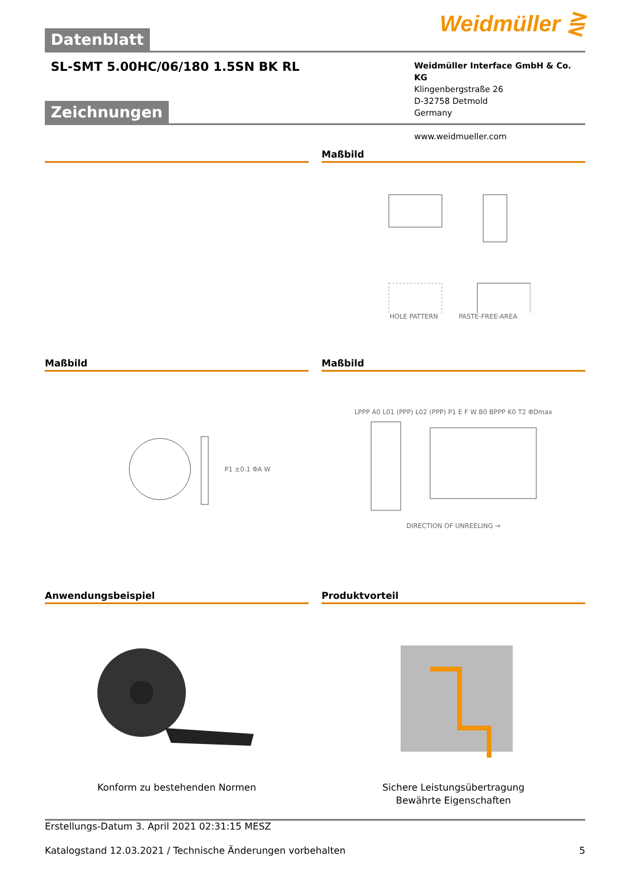Weidmüller ⋛
Datenblatt
SL-SMT 5.00HC/06/180 1.5SN BK RL
Weidmüller Interface GmbH & Co. KG
Klingenbergstraße 26
D-32758 Detmold
Germany
www.weidmueller.com
Zeichnungen
Maßbild
HOLE PATTERN PASTE-FREE-AREA
Maßbild
P1 ±0.1 ΦA W
Maßbild
LPPP A0 L01 (PPP) L02 (PPP) P1 E F W B0 BPPP K0 T2 ΦDmax
DIRECTION OF UNREELING →
Anwendungsbeispiel
Konform zu bestehenden Normen
Produktvorteil
Sichere Leistungsübertragung
Bewährte Eigenschaften
Erstellungs-Datum 3. April 2021 02:31:15 MESZ
Katalogstand 12.03.2021 / Technische Änderungen vorbehalten 5